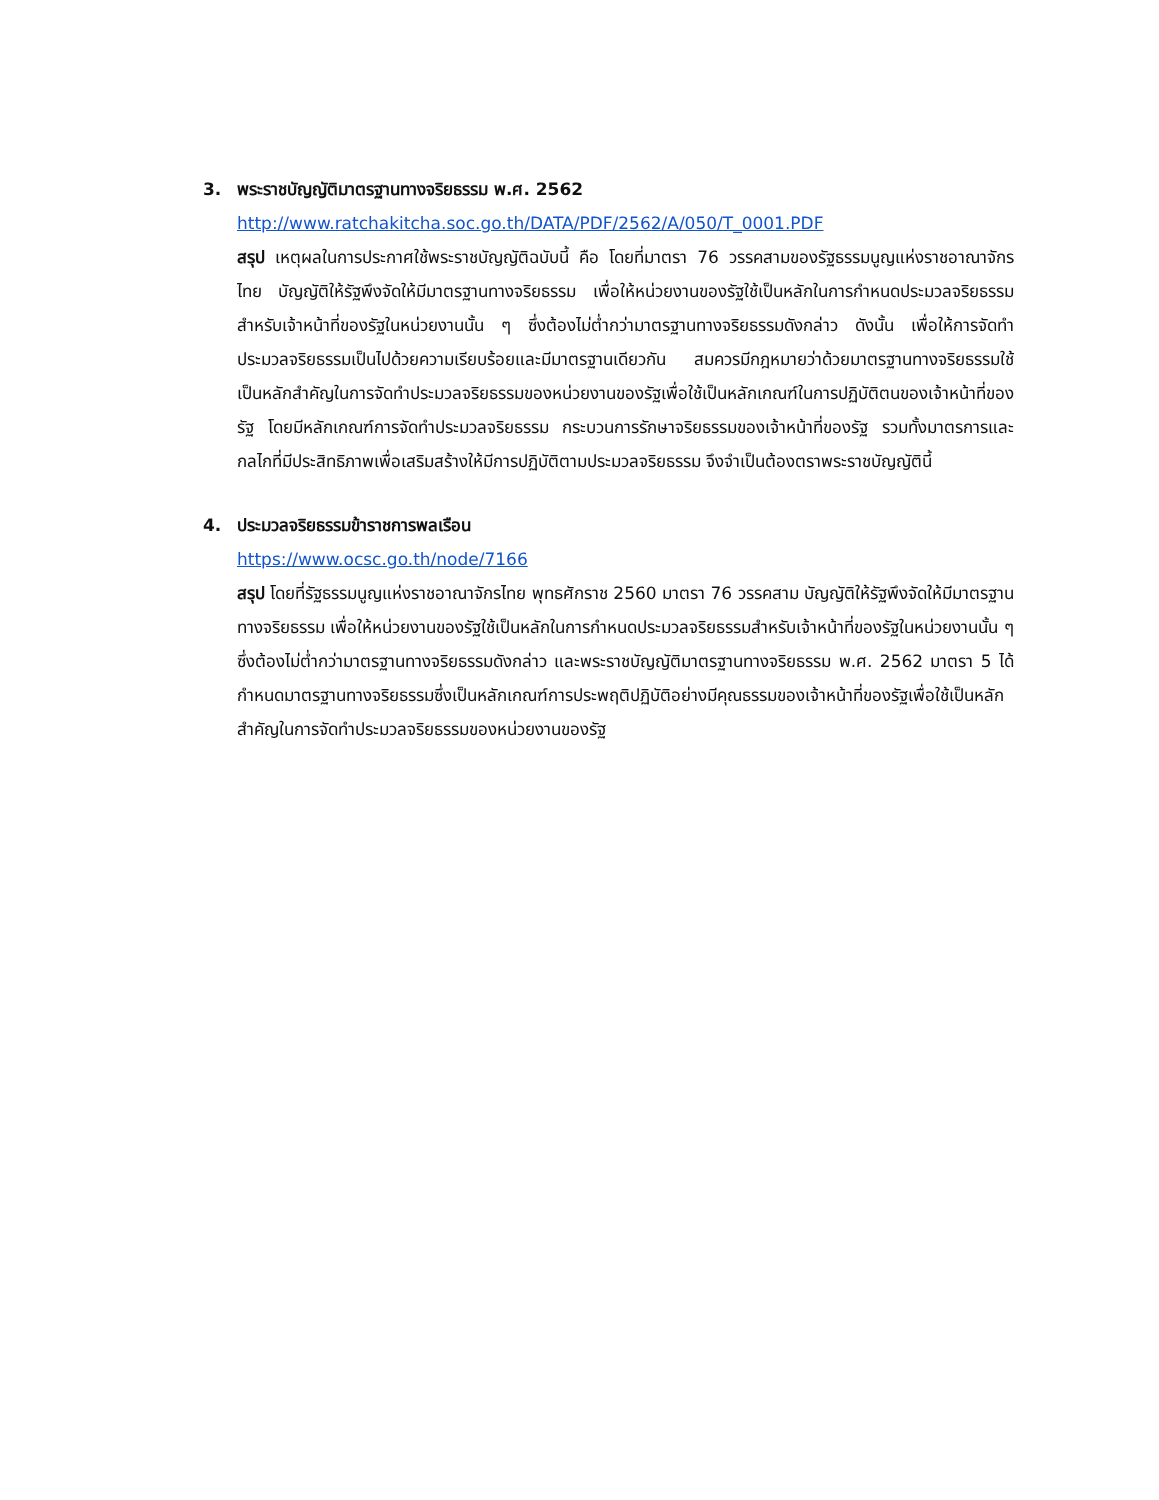3. พระราชบัญญัติมาตรฐานทางจริยธรรม พ.ศ. 2562
http://www.ratchakitcha.soc.go.th/DATA/PDF/2562/A/050/T_0001.PDF
สรุป เหตุผลในการประกาศใช้พระราชบัญญัติฉบับนี้ คือ โดยที่มาตรา 76 วรรคสามของรัฐธรรมนูญแห่งราชอาณาจักรไทย บัญญัติให้รัฐพึงจัดให้มีมาตรฐานทางจริยธรรม เพื่อให้หน่วยงานของรัฐใช้เป็นหลักในการกำหนดประมวลจริยธรรมสำหรับเจ้าหน้าที่ของรัฐในหน่วยงานนั้น ๆ ซึ่งต้องไม่ต่ำกว่ามาตรฐานทางจริยธรรมดังกล่าว ดังนั้น เพื่อให้การจัดทำประมวลจริยธรรมเป็นไปด้วยความเรียบร้อยและมีมาตรฐานเดียวกัน สมควรมีกฎหมายว่าด้วยมาตรฐานทางจริยธรรมใช้เป็นหลักสำคัญในการจัดทำประมวลจริยธรรมของหน่วยงานของรัฐเพื่อใช้เป็นหลักเกณฑ์ในการปฏิบัติตนของเจ้าหน้าที่ของรัฐ โดยมีหลักเกณฑ์การจัดทำประมวลจริยธรรม กระบวนการรักษาจริยธรรมของเจ้าหน้าที่ของรัฐ รวมทั้งมาตรการและกลไกที่มีประสิทธิภาพเพื่อเสริมสร้างให้มีการปฏิบัติตามประมวลจริยธรรม จึงจำเป็นต้องตราพระราชบัญญัตินี้
4. ประมวลจริยธรรมข้าราชการพลเรือน
https://www.ocsc.go.th/node/7166
สรุป โดยที่รัฐธรรมนูญแห่งราชอาณาจักรไทย พุทธศักราช 2560 มาตรา 76 วรรคสาม บัญญัติให้รัฐพึงจัดให้มีมาตรฐานทางจริยธรรม เพื่อให้หน่วยงานของรัฐใช้เป็นหลักในการกำหนดประมวลจริยธรรมสำหรับเจ้าหน้าที่ของรัฐในหน่วยงานนั้น ๆ ซึ่งต้องไม่ต่ำกว่ามาตรฐานทางจริยธรรมดังกล่าว และพระราชบัญญัติมาตรฐานทางจริยธรรม พ.ศ. 2562 มาตรา 5 ได้กำหนดมาตรฐานทางจริยธรรมซึ่งเป็นหลักเกณฑ์การประพฤติปฏิบัติอย่างมีคุณธรรมของเจ้าหน้าที่ของรัฐเพื่อใช้เป็นหลักสำคัญในการจัดทำประมวลจริยธรรมของหน่วยงานของรัฐ